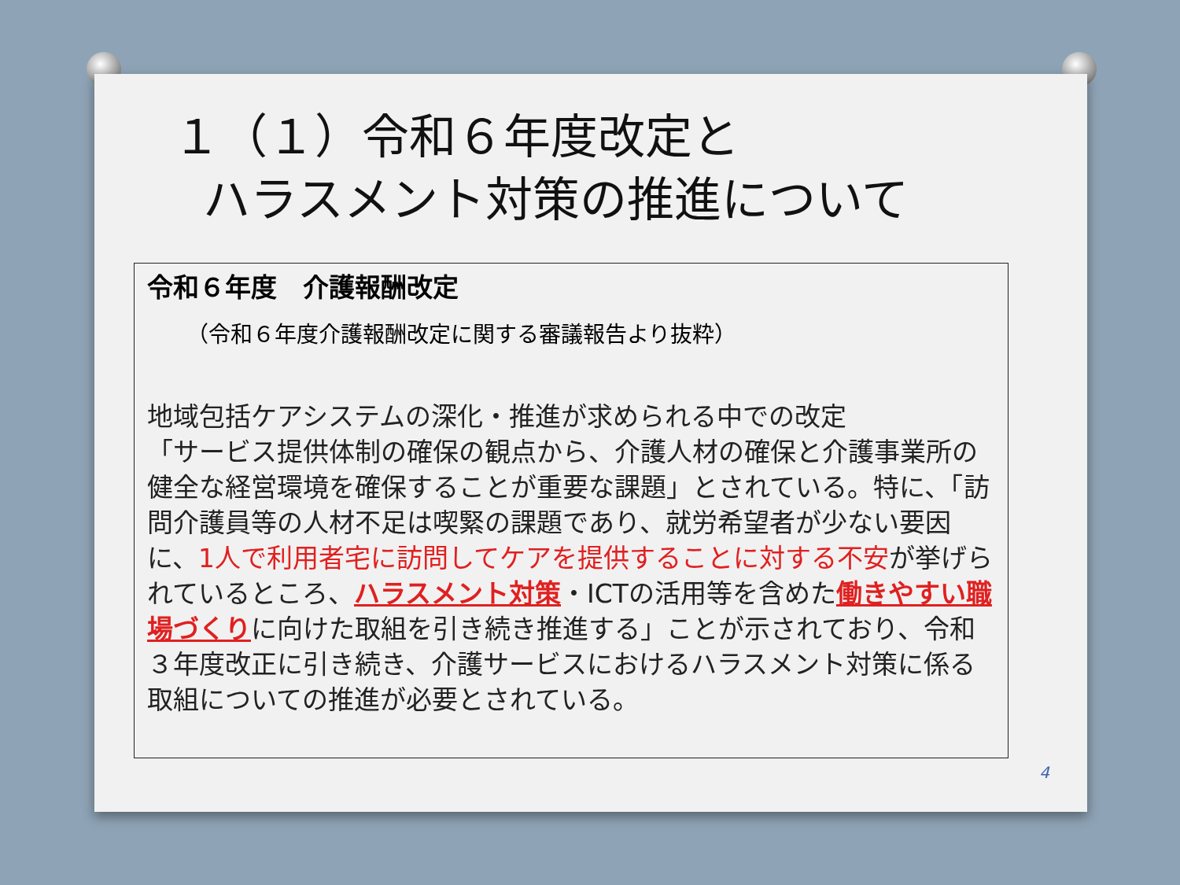１（１）令和６年度改定と
ハラスメント対策の推進について
令和６年度　介護報酬改定
（令和６年度介護報酬改定に関する審議報告より抜粋）
地域包括ケアシステムの深化・推進が求められる中での改定
「サービス提供体制の確保の観点から、介護人材の確保と介護事業所の健全な経営環境を確保することが重要な課題」とされている。特に、「訪問介護員等の人材不足は喫緊の課題であり、就労希望者が少ない要因に、1人で利用者宅に訪問してケアを提供することに対する不安が挙げられているところ、ハラスメント対策・ICTの活用等を含めた働きやすい職場づくりに向けた取組を引き続き推進する」ことが示されており、令和３年度改正に引き続き、介護サービスにおけるハラスメント対策に係る取組についての推進が必要とされている。
4